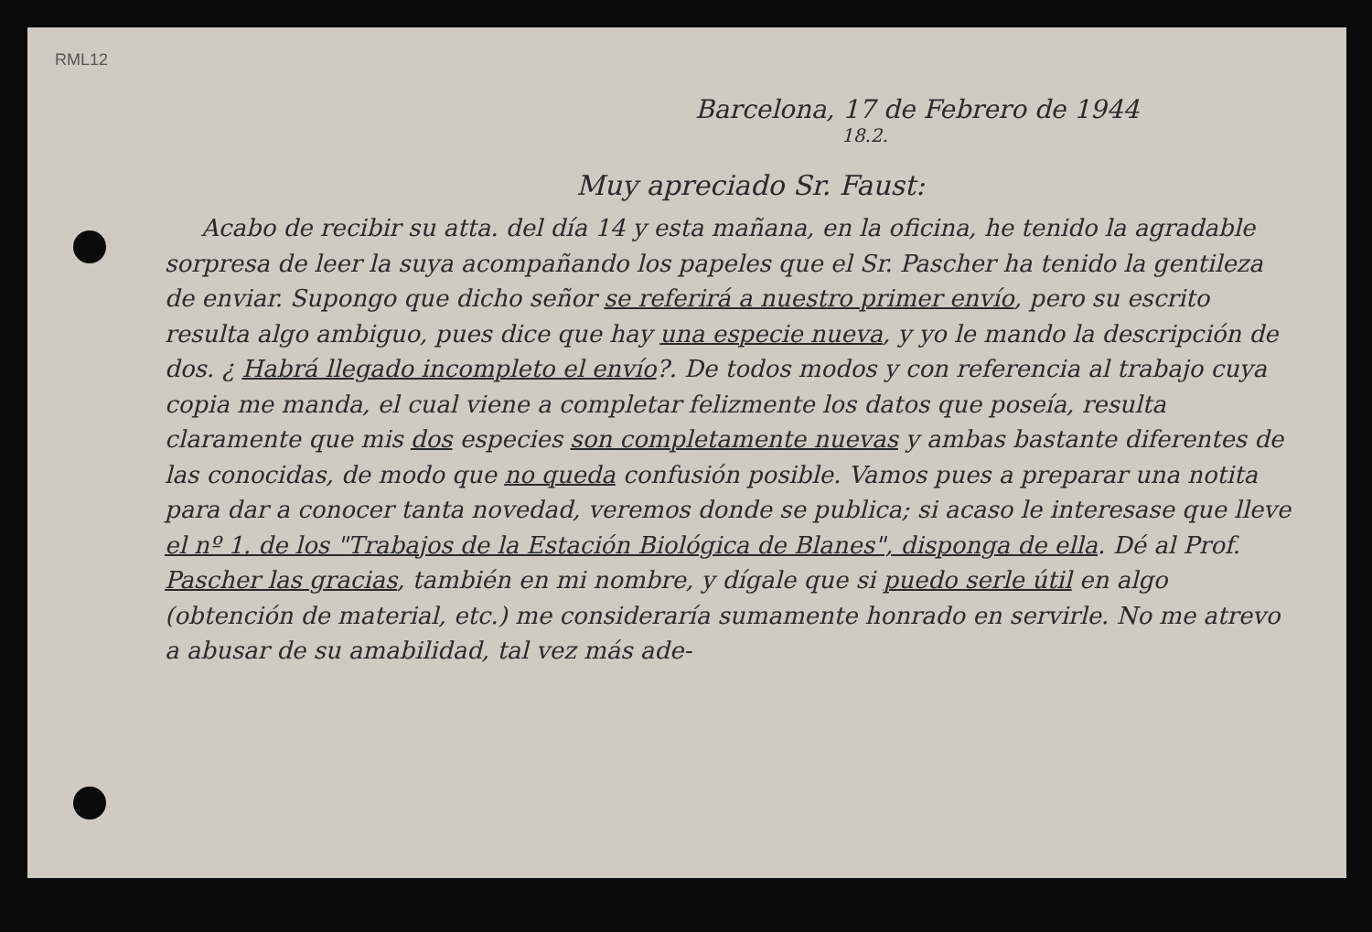RML12
Barcelona, 17 de Febrero de 1944
18.2.
Muy apreciado Sr. Faust:
Acabo de recibir su atta. del día 14 y esta mañana, en la oficina, he tenido la agradable sorpresa de leer la suya acompañando los papeles que el Sr. Pascher ha tenido la gentileza de enviar. Supongo que dicho señor se referirá a nuestro primer envío, pero su escrito resulta algo ambiguo, pues dice que hay una especie nueva, y yo le mando la descripción de dos. ¿ Habrá llegado incompleto el envío?. De todos modos y con referencia al trabajo cuya copia me manda, el cual viene a completar felizmente los datos que poseía, resulta claramente que mis dos especies son completamente nuevas y ambas bastante diferentes de las conocidas, de modo que no queda confusión posible. Vamos pues a preparar una notita para dar a conocer tanta novedad, veremos donde se publica; si acaso le interesase que lleve el nº 1. de los "Trabajos de la Estación Biológica de Blanes", disponga de ella. Dé al Prof. Pascher las gracias, también en mi nombre, y dígale que si puedo serle útil en algo (obtención de material, etc.) me consideraría sumamente honrado en servirle. No me atrevo a abusar de su amabilidad, tal vez más ade-